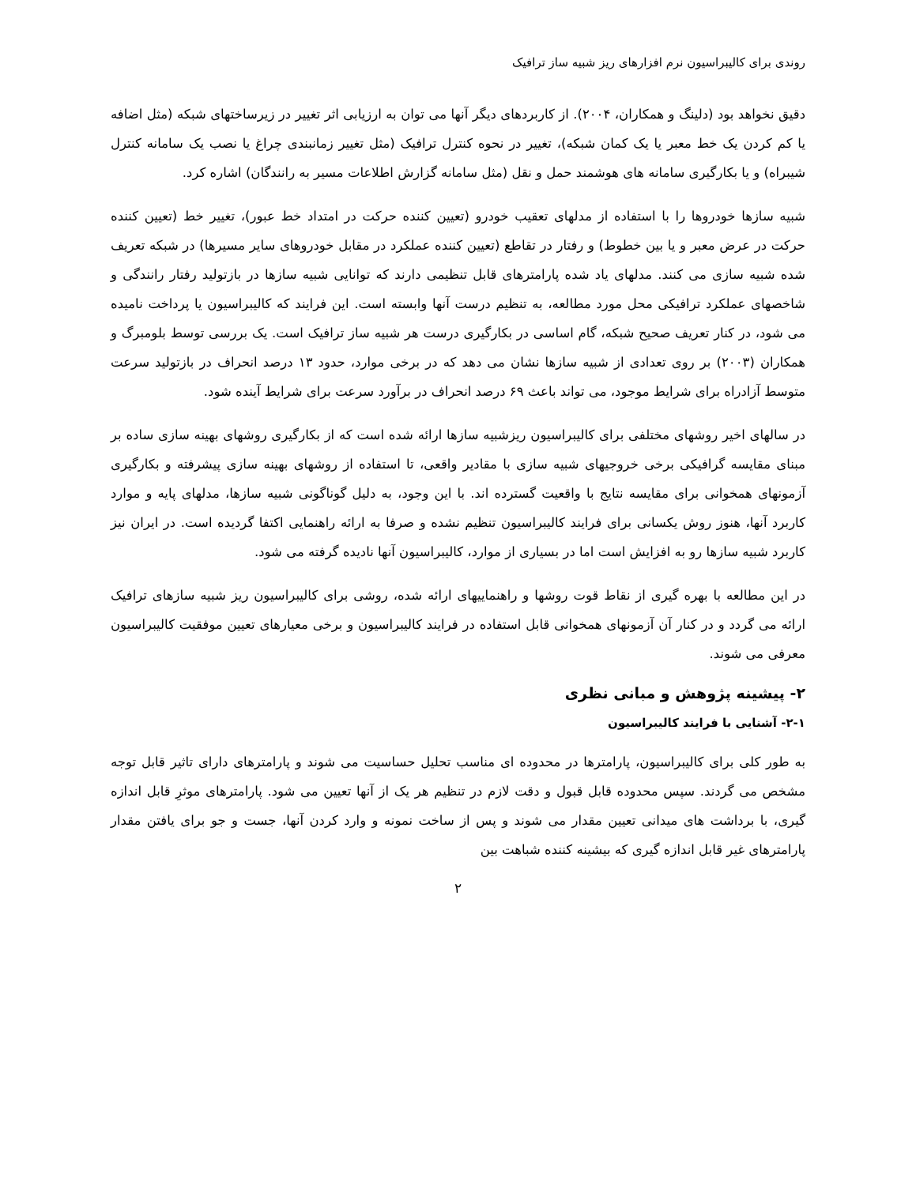روندی برای کالیبراسیون نرم افزارهای ریز شبیه ساز ترافیک
دقیق نخواهد بود (دلینگ و همکاران، ۲۰۰۴). از کاربردهای دیگر آنها می توان به ارزیابی اثر تغییر در زیرساختهای شبکه (مثل اضافه یا کم کردن یک خط معبر یا یک کمان شبکه)، تغییر در نحوه کنترل ترافیک (مثل تغییر زمانبندی چراغ یا نصب یک سامانه کنترل شیبراه) و یا بکارگیری سامانه های هوشمند حمل و نقل (مثل سامانه گزارش اطلاعات مسیر به رانندگان) اشاره کرد.
شبیه سازها خودروها را با استفاده از مدلهای تعقیب خودرو (تعیین کننده حرکت در امتداد خط عبور)، تغییر خط (تعیین کننده حرکت در عرض معبر و یا بین خطوط) و رفتار در تقاطع (تعیین کننده عملکرد در مقابل خودروهای سایر مسیرها) در شبکه تعریف شده شبیه سازی می کنند. مدلهای یاد شده پارامترهای قابل تنظیمی دارند که توانایی شبیه سازها در بازتولید رفتار رانندگی و شاخصهای عملکرد ترافیکی محل مورد مطالعه، به تنظیم درست آنها وابسته است. این فرایند که کالیبراسیون یا پرداخت نامیده می شود، در کنار تعریف صحیح شبکه، گام اساسی در بکارگیری درست هر شبیه ساز ترافیک است. یک بررسی توسط بلومبرگ و همکاران (۲۰۰۳) بر روی تعدادی از شبیه سازها نشان می دهد که در برخی موارد، حدود ۱۳ درصد انحراف در بازتولید سرعت متوسط آزادراه برای شرایط موجود، می تواند باعث ۶۹ درصد انحراف در برآورد سرعت برای شرایط آینده شود.
در سالهای اخیر روشهای مختلفی برای کالیبراسیون ریزشبیه سازها ارائه شده است که از بکارگیری روشهای بهینه سازی ساده بر مبنای مقایسه گرافیکی برخی خروجیهای شبیه سازی با مقادیر واقعی، تا استفاده از روشهای بهینه سازی پیشرفته و بکارگیری آزمونهای همخوانی برای مقایسه نتایج با واقعیت گسترده اند. با این وجود، به دلیل گوناگونی شبیه سازها، مدلهای پایه و موارد کاربرد آنها، هنوز روش یکسانی برای فرایند کالیبراسیون تنظیم نشده و صرفا به ارائه راهنمایی اکتفا گردیده است. در ایران نیز کاربرد شبیه سازها رو به افزایش است اما در بسیاری از موارد، کالیبراسیون آنها نادیده گرفته می شود.
در این مطالعه با بهره گیری از نقاط قوت روشها و راهنماییهای ارائه شده، روشی برای کالیبراسیون ریز شبیه سازهای ترافیک ارائه می گردد و در کنار آن آزمونهای همخوانی قابل استفاده در فرایند کالیبراسیون و برخی معیارهای تعیین موفقیت کالیبراسیون معرفی می شوند.
۲- پیشینه پژوهش و مبانی نظری
۲-۱- آشنایی با فرایند کالیبراسیون
به طور کلی برای کالیبراسیون، پارامترها در محدوده ای مناسب تحلیل حساسیت می شوند و پارامترهای دارای تاثیر قابل توجه مشخص می گردند. سپس محدوده قابل قبول و دقت لازم در تنظیم هر یک از آنها تعیین می شود. پارامترهای موثرِ قابل اندازه گیری، با برداشت های میدانی تعیین مقدار می شوند و پس از ساخت نمونه و وارد کردن آنها، جست و جو برای یافتن مقدار پارامترهای غیر قابل اندازه گیری که بیشینه کننده شباهت بین
۲